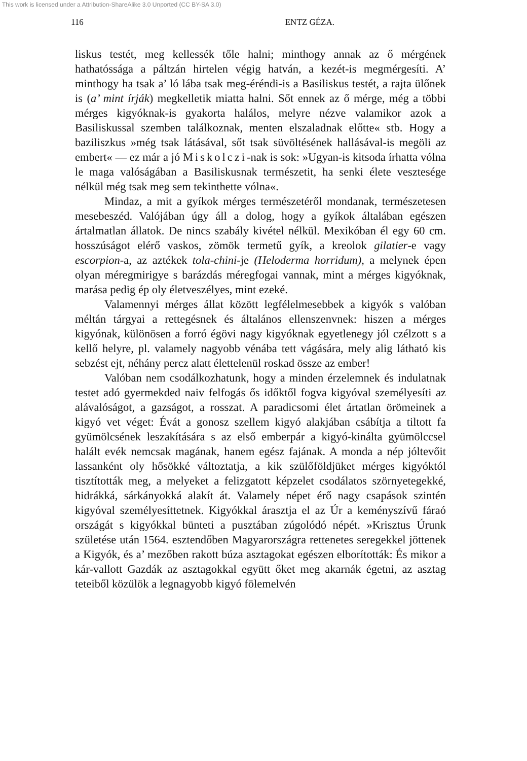This work is licensed under a Attribution-ShareAlike 3.0 Unported (CC BY-SA 3.0)
116 ENTZ GÉZA.
liskus testét, meg kellessék tőle halni; minthogy annak az ő mérgének hathatóssága a páltzán hirtelen végig hatván, a kezét-is megmérgesíti. A’ minthogy ha tsak a’ ló lába tsak meg-éréndi-is a Basiliskus testét, a rajta ülőnek is (a’ mint írják) megkelletik miatta halni. Sőt ennek az ő mérge, még a többi mérges kigyóknak-is gyakorta halálos, melyre nézve valamikor azok a Basiliskussal szemben találkoznak, menten elszaladnak előtte« stb. Hogy a baziliszkus »még tsak látásával, sőt tsak süvöltésének hallásával-is megöli az embert« — ez már a jó Miskolczi-nak is sok: »Ugyan-is kitsoda írhatta vólna le maga valóságában a Basiliskusnak természetit, ha senki élete vesztesége nélkül még tsak meg sem tekinthette vólna«.
Mindaz, a mit a gyíkok mérges természetéről mondanak, természetesen mesebeszéd. Valójában úgy áll a dolog, hogy a gyíkok általában egészen ártalmatlan állatok. De nincs szabály kivétel nélkül. Mexikóban él egy 60 cm. hosszúságot elérő vaskos, zömök termetű gyík, a kreolok gilatier-e vagy escorpion-a, az aztékek tola-chini-je (Heloderma horridum), a melynek épen olyan méregmirigye s barázdás méregfogai vannak, mint a mérges kigyóknak, marása pedig ép oly életveszélyes, mint ezeké.
Valamennyi mérges állat között legfélelmesebbek a kigyók s valóban méltán tárgyai a rettegésnek és általános ellenszenvnek: hiszen a mérges kigyónak, különösen a forró égövi nagy kigyóknak egyetlenegy jól czélzott s a kellő helyre, pl. valamely nagyobb vénába tett vágására, mely alig látható kis sebzést ejt, néhány percz alatt élettelenül roskad össze az ember!
Valóban nem csodálkozhatunk, hogy a minden érzelemnek és indulatnak testet adó gyermekded naiv felfogás ős időktől fogva kigyóval személyesíti az alávalóságot, a gazságot, a rosszat. A paradicsomi élet ártatlan örömeinek a kigyó vet véget: Évát a gonosz szellem kigyó alakjában csábítja a tiltott fa gyümölcsének leszakítására s az első emberpár a kigyó-kinálta gyümölccsel halált evék nemcsak magának, hanem egész fajának. A monda a nép jóltevőit lassanként oly hősökké változtatja, a kik szülőföldjüket mérges kigyóktól tisztították meg, a melyeket a felizgatott képzelet csodálatos szörnyetegekké, hidrákká, sárkányokká alakít át. Valamely népet érő nagy csapások szintén kigyóval személyesíttetnek. Kigyókkal árasztja el az Úr a keményszívű fáraó országát s kigyókkal bünteti a pusztában zúgolódó népét. »Krisztus Úrunk születése után 1564. esztendőben Magyarországra rettenetes seregekkel jöttenek a Kigyók, és a’ mezőben rakott búza asztagokat egészen elborították: És mikor a kár-vallott Gazdák az asztagokkal együtt őket meg akarnák égetni, az asztag teteiből közülök a legnagyobb kigyó fölemelvén